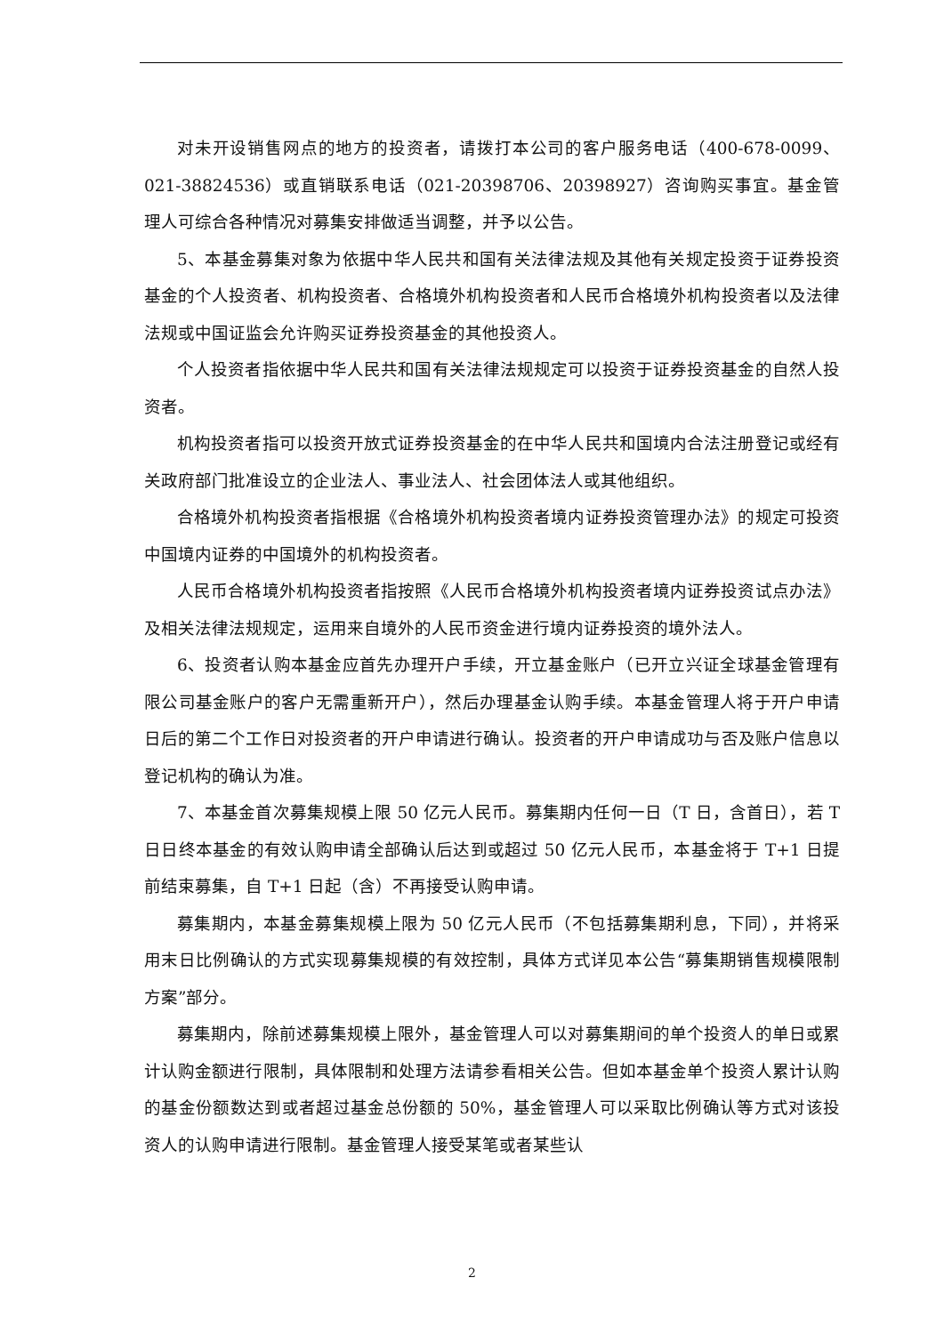对未开设销售网点的地方的投资者，请拨打本公司的客户服务电话（400-678-0099、021-38824536）或直销联系电话（021-20398706、20398927）咨询购买事宜。基金管理人可综合各种情况对募集安排做适当调整，并予以公告。
5、本基金募集对象为依据中华人民共和国有关法律法规及其他有关规定投资于证券投资基金的个人投资者、机构投资者、合格境外机构投资者和人民币合格境外机构投资者以及法律法规或中国证监会允许购买证券投资基金的其他投资人。
个人投资者指依据中华人民共和国有关法律法规规定可以投资于证券投资基金的自然人投资者。
机构投资者指可以投资开放式证券投资基金的在中华人民共和国境内合法注册登记或经有关政府部门批准设立的企业法人、事业法人、社会团体法人或其他组织。
合格境外机构投资者指根据《合格境外机构投资者境内证券投资管理办法》的规定可投资中国境内证券的中国境外的机构投资者。
人民币合格境外机构投资者指按照《人民币合格境外机构投资者境内证券投资试点办法》及相关法律法规规定，运用来自境外的人民币资金进行境内证券投资的境外法人。
6、投资者认购本基金应首先办理开户手续，开立基金账户（已开立兴证全球基金管理有限公司基金账户的客户无需重新开户），然后办理基金认购手续。本基金管理人将于开户申请日后的第二个工作日对投资者的开户申请进行确认。投资者的开户申请成功与否及账户信息以登记机构的确认为准。
7、本基金首次募集规模上限 50 亿元人民币。募集期内任何一日（T 日，含首日），若 T 日日终本基金的有效认购申请全部确认后达到或超过 50 亿元人民币，本基金将于 T+1 日提前结束募集，自 T+1 日起（含）不再接受认购申请。
募集期内，本基金募集规模上限为 50 亿元人民币（不包括募集期利息，下同），并将采用末日比例确认的方式实现募集规模的有效控制，具体方式详见本公告“募集期销售规模限制方案”部分。
募集期内，除前述募集规模上限外，基金管理人可以对募集期间的单个投资人的单日或累计认购金额进行限制，具体限制和处理方法请参看相关公告。但如本基金单个投资人累计认购的基金份额数达到或者超过基金总份额的 50%，基金管理人可以采取比例确认等方式对该投资人的认购申请进行限制。基金管理人接受某笔或者某些认
2